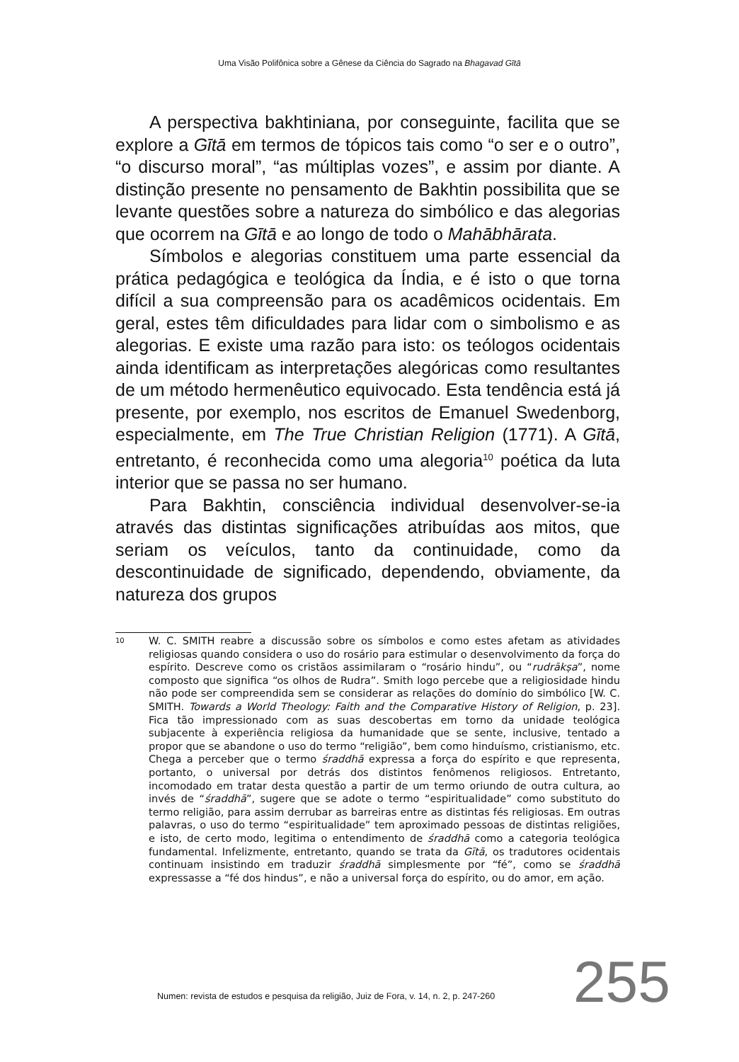Uma Visão Polifônica sobre a Gênese da Ciência do Sagrado na Bhagavad Gītā
A perspectiva bakhtiniana, por conseguinte, facilita que se explore a Gītā em termos de tópicos tais como “o ser e o outro”, “o discurso moral”, “as múltiplas vozes”, e assim por diante. A distinção presente no pensamento de Bakhtin possibilita que se levante questões sobre a natureza do simbólico e das alegorias que ocorrem na Gītā e ao longo de todo o Mahābhārata.
Símbolos e alegorias constituem uma parte essencial da prática pedagógica e teológica da Índia, e é isto o que torna difícil a sua compreensão para os acadêmicos ocidentais. Em geral, estes têm dificuldades para lidar com o simbolismo e as alegorias. E existe uma razão para isto: os teólogos ocidentais ainda identificam as interpretações alegóricas como resultantes de um método hermenêutico equivocado. Esta tendência está já presente, por exemplo, nos escritos de Emanuel Swedenborg, especialmente, em The True Christian Religion (1771). A Gītā, entretanto, é reconhecida como uma alegoria<sup>10</sup> poética da luta interior que se passa no ser humano.
Para Bakhtin, consciência individual desenvolver-se-ia através das distintas significações atribuídas aos mitos, que seriam os veículos, tanto da continuidade, como da descontinuidade de significado, dependendo, obviamente, da natureza dos grupos
10
W. C. SMITH reabre a discussão sobre os símbolos e como estes afetam as atividades religiosas quando considera o uso do rosário para estimular o desenvolvimento da força do espírito. Descreve como os cristãos assimilaram o “rosário hindu”, ou “rudrākṣa”, nome composto que significa “os olhos de Rudra”. Smith logo percebe que a religiosidade hindu não pode ser compreendida sem se considerar as relações do domínio do simbólico [W. C. SMITH. Towards a World Theology: Faith and the Comparative History of Religion, p. 23]. Fica tão impressionado com as suas descobertas em torno da unidade teológica subjacente à experiência religiosa da humanidade que se sente, inclusive, tentado a propor que se abandone o uso do termo “religião”, bem como hinduísmo, cristianismo, etc. Chega a perceber que o termo śraddhā expressa a força do espírito e que representa, portanto, o universal por detrás dos distintos fenômenos religiosos. Entretanto, incomodado em tratar desta questão a partir de um termo oriundo de outra cultura, ao invés de “śraddhā”, sugere que se adote o termo “espiritualidade” como substituto do termo religião, para assim derrubar as barreiras entre as distintas fés religiosas. Em outras palavras, o uso do termo “espiritualidade” tem aproximado pessoas de distintas religiões, e isto, de certo modo, legitima o entendimento de śraddhā como a categoria teológica fundamental. Infelizmente, entretanto, quando se trata da Gītā, os tradutores ocidentais continuam insistindo em traduzir śraddhā simplesmente por “fé”, como se śraddhā expressasse a “fé dos hindus”, e não a universal força do espírito, ou do amor, em ação.
Numen: revista de estudos e pesquisa da religião, Juiz de Fora, v. 14, n. 2, p. 247-260
255